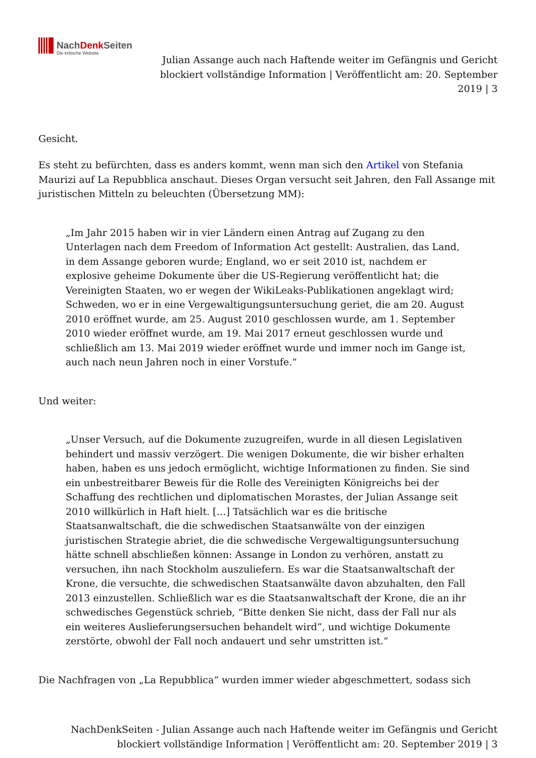NachDenk Seiten
Die kritische Website
Julian Assange auch nach Haftende weiter im Gefängnis und Gericht blockiert vollständige Information | Veröffentlicht am: 20. September 2019 | 3
Gesicht.
Es steht zu befürchten, dass es anders kommt, wenn man sich den Artikel von Stefania Maurizi auf La Repubblica anschaut. Dieses Organ versucht seit Jahren, den Fall Assange mit juristischen Mitteln zu beleuchten (Übersetzung MM):
„Im Jahr 2015 haben wir in vier Ländern einen Antrag auf Zugang zu den Unterlagen nach dem Freedom of Information Act gestellt: Australien, das Land, in dem Assange geboren wurde; England, wo er seit 2010 ist, nachdem er explosive geheime Dokumente über die US-Regierung veröffentlicht hat; die Vereinigten Staaten, wo er wegen der WikiLeaks-Publikationen angeklagt wird; Schweden, wo er in eine Vergewaltigungsuntersuchung geriet, die am 20. August 2010 eröffnet wurde, am 25. August 2010 geschlossen wurde, am 1. September 2010 wieder eröffnet wurde, am 19. Mai 2017 erneut geschlossen wurde und schließlich am 13. Mai 2019 wieder eröffnet wurde und immer noch im Gange ist, auch nach neun Jahren noch in einer Vorstufe.“
Und weiter:
„Unser Versuch, auf die Dokumente zuzugreifen, wurde in all diesen Legislativen behindert und massiv verzögert. Die wenigen Dokumente, die wir bisher erhalten haben, haben es uns jedoch ermöglicht, wichtige Informationen zu finden. Sie sind ein unbestreitbarer Beweis für die Rolle des Vereinigten Königreichs bei der Schaffung des rechtlichen und diplomatischen Morastes, der Julian Assange seit 2010 willkürlich in Haft hielt. […] Tatsächlich war es die britische Staatsanwaltschaft, die die schwedischen Staatsanwälte von der einzigen juristischen Strategie abriet, die die schwedische Vergewaltigungsuntersuchung hätte schnell abschließen können: Assange in London zu verhören, anstatt zu versuchen, ihn nach Stockholm auszuliefern. Es war die Staatsanwaltschaft der Krone, die versuchte, die schwedischen Staatsanwälte davon abzuhalten, den Fall 2013 einzustellen. Schließlich war es die Staatsanwaltschaft der Krone, die an ihr schwedisches Gegenstück schrieb, “Bitte denken Sie nicht, dass der Fall nur als ein weiteres Auslieferungsersuchen behandelt wird”, und wichtige Dokumente zerstörte, obwohl der Fall noch andauert und sehr umstritten ist.“
Die Nachfragen von „La Repubblica“ wurden immer wieder abgeschmettert, sodass sich
NachDenkSeiten - Julian Assange auch nach Haftende weiter im Gefängnis und Gericht blockiert vollständige Information | Veröffentlicht am: 20. September 2019 | 3